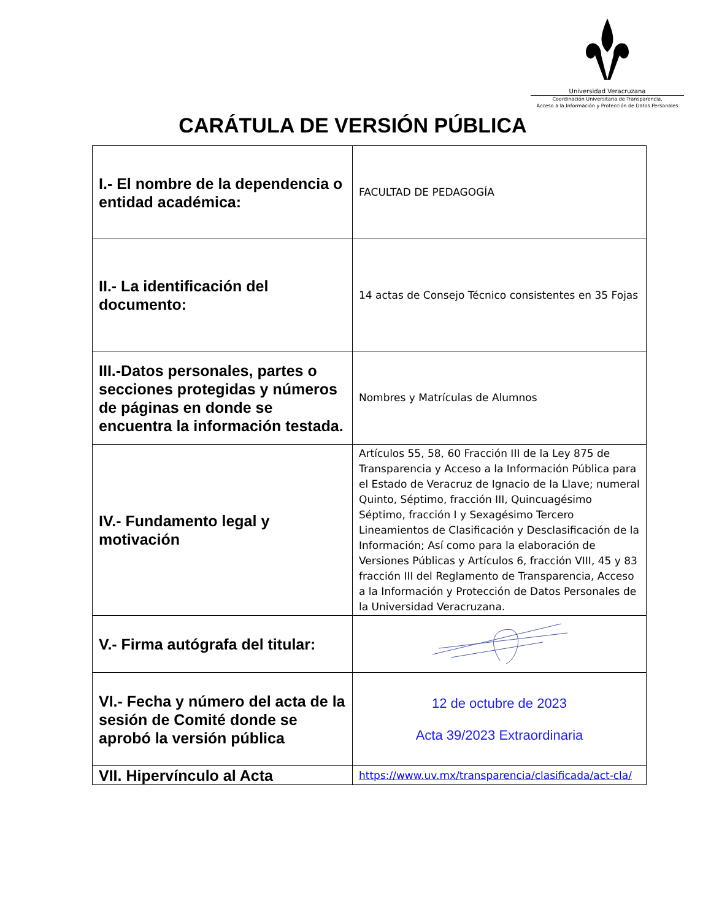Universidad Veracruzana
Coordinación Universitaria de Transparencia,
Acceso a la Información y Protección de Datos Personales
CARÁTULA DE VERSIÓN PÚBLICA
| I.- El nombre de la dependencia o entidad académica: | FACULTAD DE PEDAGOGÍA |
| II.- La identificación del documento: | 14 actas de Consejo Técnico consistentes en 35 Fojas |
| III.-Datos personales, partes o secciones protegidas y números de páginas en donde se encuentra la información testada. | Nombres y Matrículas de Alumnos |
| IV.- Fundamento legal y motivación | Artículos 55, 58, 60 Fracción III de la Ley 875 de Transparencia y Acceso a la Información Pública para el Estado de Veracruz de Ignacio de la Llave; numeral Quinto, Séptimo, fracción III, Quincuagésimo Séptimo, fracción I y Sexagésimo Tercero Lineamientos de Clasificación y Desclasificación de la Información; Así como para la elaboración de Versiones Públicas y Artículos 6, fracción VIII, 45 y 83 fracción III del Reglamento de Transparencia, Acceso a la Información y Protección de Datos Personales de la Universidad Veracruzana. |
| V.- Firma autógrafa del titular: | |
| VI.- Fecha y número del acta de la sesión de Comité donde se aprobó la versión pública | 12 de octubre de 2023 Acta 39/2023 Extraordinaria |
| VII. Hipervínculo al Acta | https://www.uv.mx/transparencia/clasificada/act-cla/ |